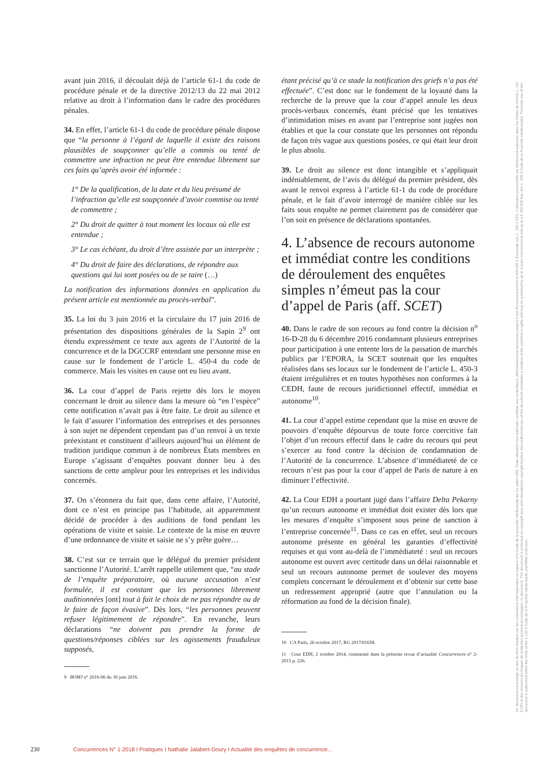avant juin 2016, il découlait déjà de l’article 61-1 du code de procédure pénale et de la directive 2012/13 du 22 mai 2012 relative au droit à l’information dans le cadre des procédures pénales.
34. En effet, l’article 61-1 du code de procédure pénale dispose que “la personne à l’égard de laquelle il existe des raisons plausibles de soupçonner qu’elle a commis ou tenté de commettre une infraction ne peut être entendue librement sur ces faits qu’après avoir été informée :
1° De la qualification, de la date et du lieu présumé de l’infraction qu’elle est soupçonnée d’avoir commise ou tenté de commettre ;
2° Du droit de quitter à tout moment les locaux où elle est entendue ;
3° Le cas échéant, du droit d’être assistée par un interprète ;
4° Du droit de faire des déclarations, de répondre aux questions qui lui sont posées ou de se taire (…)
La notification des informations données en application du présent article est mentionnée au procès-verbal”.
35. La loi du 3 juin 2016 et la circulaire du 17 juin 2016 de présentation des dispositions générales de la Sapin 2<sup>9</sup> ont étendu expressément ce texte aux agents de l’Autorité de la concurrence et de la DGCCRF entendant une personne mise en cause sur le fondement de l’article L. 450-4 du code de commerce. Mais les visites en cause ont eu lieu avant.
36. La cour d’appel de Paris rejette dès lors le moyen concernant le droit au silence dans la mesure où “en l’espèce” cette notification n’avait pas à être faite. Le droit au silence et le fait d’assurer l’information des entreprises et des personnes à son sujet ne dépendent cependant pas d’un renvoi à un texte préexistant et constituent d’ailleurs aujourd’hui un élément de tradition juridique commun à de nombreux États membres en Europe s’agissant d’enquêtes pouvant donner lieu à des sanctions de cette ampleur pour les entreprises et les individus concernés.
37. On s’étonnera du fait que, dans cette affaire, l’Autorité, dont ce n’est en principe pas l’habitude, ait apparemment décidé de procéder à des auditions de fond pendant les opérations de visite et saisie. Le contexte de la mise en œuvre d’une ordonnance de visite et saisie ne s’y prête guère…
38. C’est sur ce terrain que le délégué du premier président sanctionne l’Autorité. L’arrêt rappelle utilement que, “au stade de l’enquête préparatoire, où aucune accusation n’est formulée, il est constant que les personnes librement auditionnées [ont] tout à fait le choix de ne pas répondre ou de le faire de façon évasive”. Dès lors, “les personnes peuvent refuser légitimement de répondre”. En revanche, leurs déclarations “ne doivent pas prendre la forme de questions/réponses ciblées sur les agissements frauduleux supposés,
9 BOMJ n° 2016-06 du 30 juin 2016.
étant précisé qu’à ce stade la notification des griefs n’a pas été effectuée”. C’est donc sur le fondement de la loyauté dans la recherche de la preuve que la cour d’appel annule les deux procès-verbaux concernés, étant précisé que les tentatives d’intimidation mises en avant par l’entreprise sont jugées non établies et que la cour constate que les personnes ont répondu de façon très vague aux questions posées, ce qui était leur droit le plus absolu.
39. Le droit au silence est donc intangible et s’appliquait indéniablement, de l’avis du délégué du premier président, dès avant le renvoi express à l’article 61-1 du code de procédure pénale, et le fait d’avoir interrogé de manière ciblée sur les faits sous enquête ne permet clairement pas de considérer que l’on soit en présence de déclarations spontanées.
4. L’absence de recours autonome et immédiat contre les conditions de déroulement des enquêtes simples n’émeut pas la cour d’appel de Paris (aff. SCET)
40. Dans le cadre de son recours au fond contre la décision n<sup>o</sup> 16-D-28 du 6 décembre 2016 condamnant plusieurs entreprises pour participation à une entente lors de la passation de marchés publics par l’EPORA, la SCET soutenait que les enquêtes réalisées dans ses locaux sur le fondement de l’article L. 450-3 étaient irrégulières et en toutes hypothèses non conformes à la CEDH, faute de recours juridictionnel effectif, immédiat et autonome<sup>10</sup>.
41. La cour d’appel estime cependant que la mise en œuvre de pouvoirs d’enquête dépourvus de toute force coercitive fait l’objet d’un recours effectif dans le cadre du recours qui peut s’exercer au fond contre la décision de condamnation de l’Autorité de la concurrence. L’absence d’immédiateté de ce recours n’est pas pour la cour d’appel de Paris de nature à en diminuer l’effectivité.
42. La Cour EDH a pourtant jugé dans l’affaire Delta Pekarny qu’un recours autonome et immédiat doit exister dès lors que les mesures d’enquête s’imposent sous peine de sanction à l’entreprise concernée<sup>11</sup>. Dans ce cas en effet, seul un recours autonome présente en général les garanties d’effectivité requises et qui vont au-delà de l’immédiateté : seul un recours autonome est ouvert avec certitude dans un délai raisonnable et seul un recours autonome permet de soulever des moyens complets concernant le déroulement et d’obtenir sur cette base un redressement approprié (autre que l’annulation ou la réformation au fond de la décision finale).
10 CA Paris, 26 octobre 2017, RG 2017/01658.
11 Cour EDH, 2 octobre 2014, commenté dans la présente revue d’actualité Concurrences n° 2-2015 p. 226.
230 Concurrences N° 1-2018 I Pratiques I Nathalie Jalabert-Doury I Actualité des enquêtes de concurrence...
Ce document est protégé au titre du droit d'auteur par les conventions internationales en vigueur et le Code de la propriété intellectuelle du 1er juillet 1992. Toute utilisation non autorisée constitue une contrefaçon, délit pénalement sanctionné jusqu'à 3 ans d'emprisonnement et 300 000 € d'amende (art. L. 335-2 CPI). L'utilisation personnelle est strictement autorisée dans les limites de l'article L. 122 5 CPI et des mesures techniques de protection pouvant accompagner ce document. This document is protected by copyright laws and international copyright treaties. Non-authorised use of this document constitutes a violation of the publisher's rights and may be punished by up to 3 years imprisonment and up to a € 300 000 fine (Art. L. 335-2 Code de la Propriété Intellectuelle). Personal use of this document is authorised within the limits of Art. L 122-5 Code de la Propriété Intellectuelle and DRM protection.